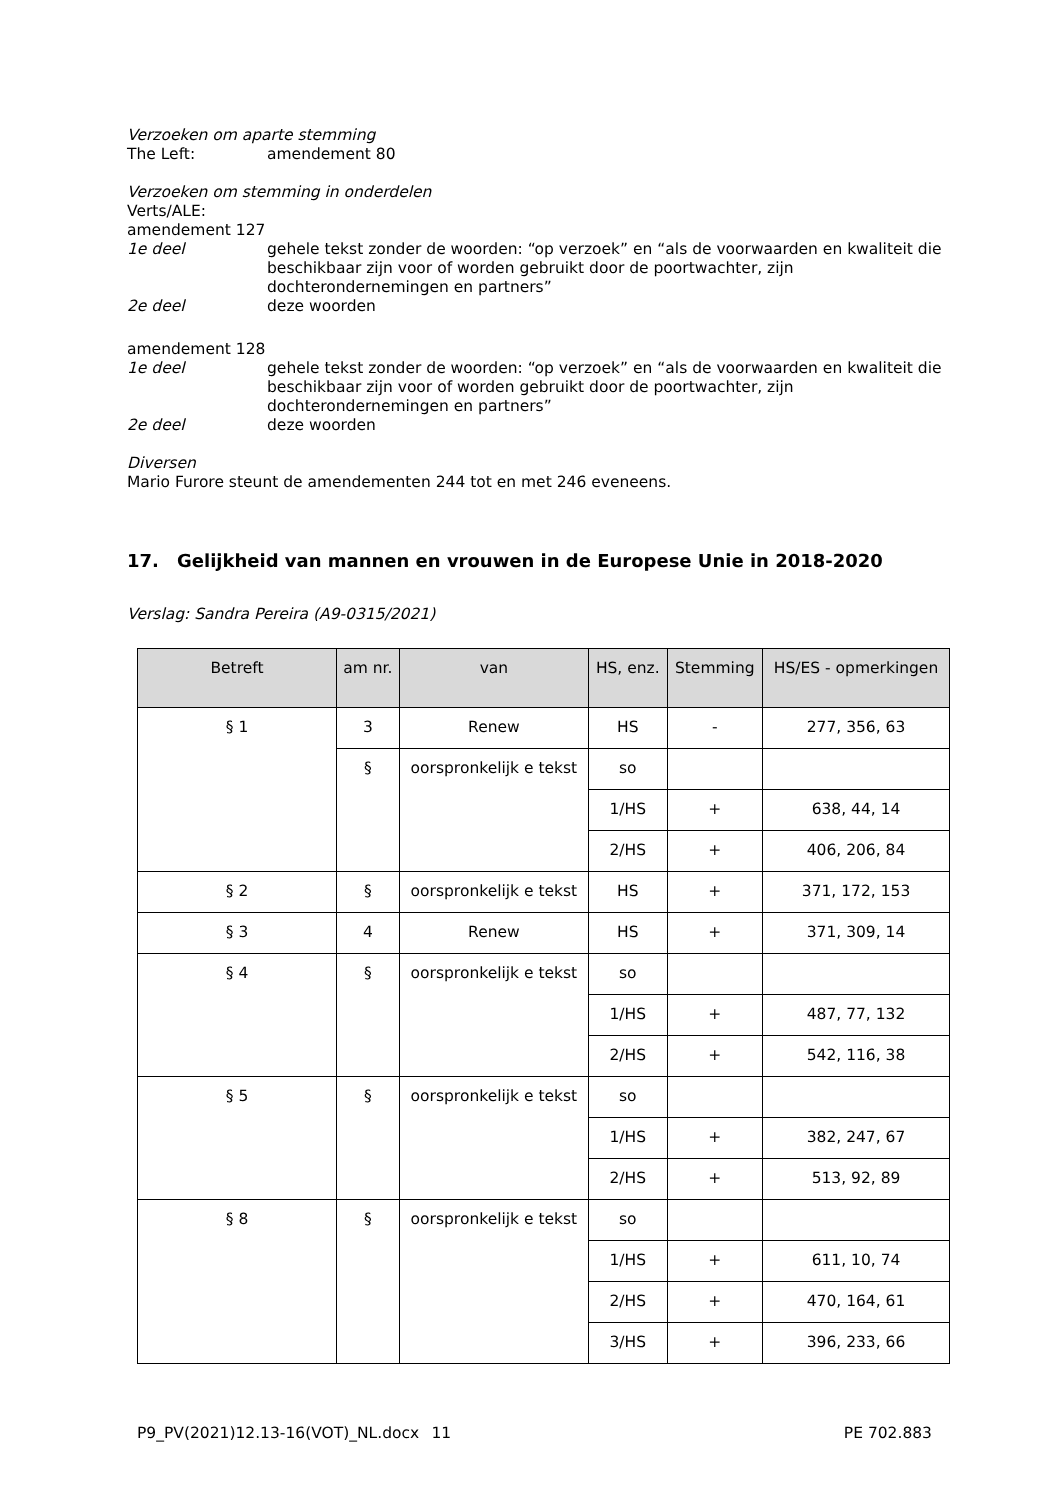Verzoeken om aparte stemming
The Left: amendement 80
Verzoeken om stemming in onderdelen
Verts/ALE:
amendement 127
1e deel gehele tekst zonder de woorden: “op verzoek” en “als de voorwaarden en kwaliteit die beschikbaar zijn voor of worden gebruikt door de poortwachter, zijn dochterondernemingen en partners”
2e deel deze woorden
amendement 128
1e deel gehele tekst zonder de woorden: “op verzoek” en “als de voorwaarden en kwaliteit die beschikbaar zijn voor of worden gebruikt door de poortwachter, zijn dochterondernemingen en partners”
2e deel deze woorden
Diversen
Mario Furore steunt de amendementen 244 tot en met 246 eveneens.
17. Gelijkheid van mannen en vrouwen in de Europese Unie in 2018-2020
Verslag: Sandra Pereira (A9-0315/2021)
| Betreft | am nr. | van | HS, enz. | Stemming | HS/ES - opmerkingen |
| --- | --- | --- | --- | --- | --- |
| § 1 | 3 | Renew | HS | - | 277, 356, 63 |
| | § | oorspronkelijk e tekst | so | | |
| | | | 1/HS | + | 638, 44, 14 |
| | | | 2/HS | + | 406, 206, 84 |
| § 2 | § | oorspronkelijk e tekst | HS | + | 371, 172, 153 |
| § 3 | 4 | Renew | HS | + | 371, 309, 14 |
| § 4 | § | oorspronkelijk e tekst | so | | |
| | | | 1/HS | + | 487, 77, 132 |
| | | | 2/HS | + | 542, 116, 38 |
| § 5 | § | oorspronkelijk e tekst | so | | |
| | | | 1/HS | + | 382, 247, 67 |
| | | | 2/HS | + | 513, 92, 89 |
| § 8 | § | oorspronkelijk e tekst | so | | |
| | | | 1/HS | + | 611, 10, 74 |
| | | | 2/HS | + | 470, 164, 61 |
| | | | 3/HS | + | 396, 233, 66 |
P9_PV(2021)12.13-16(VOT)_NL.docx
11 PE 702.883